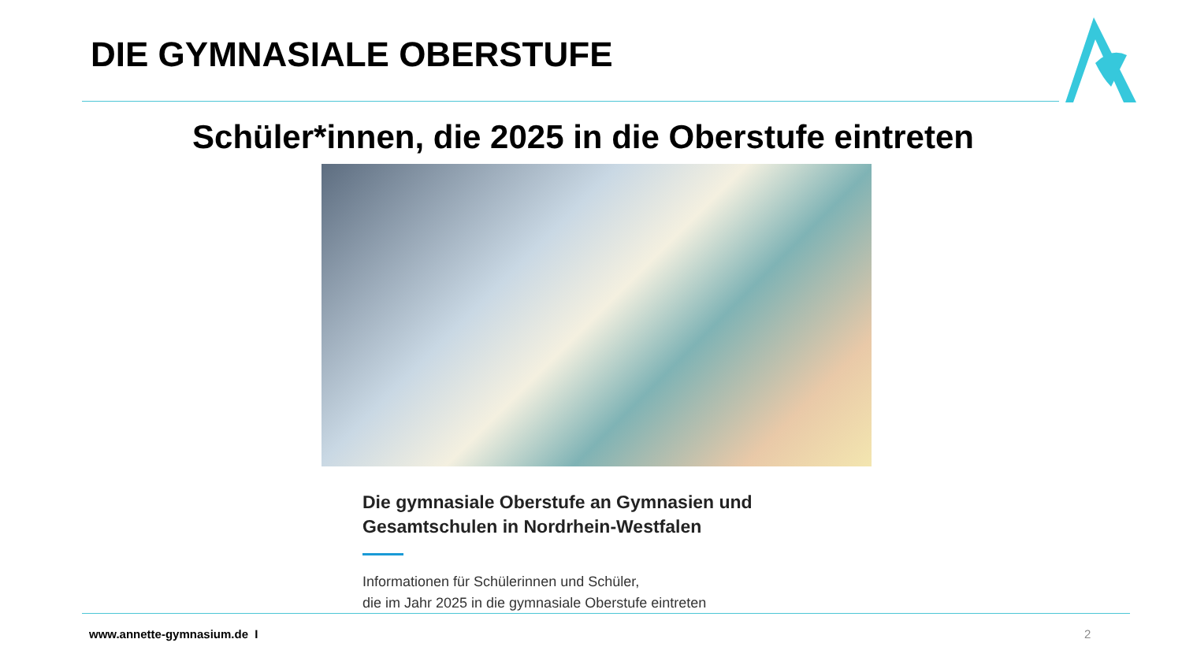DIE GYMNASIALE OBERSTUFE
Schüler*innen, die 2025 in die Oberstufe eintreten
Die gymnasiale Oberstufe an Gymnasien und Gesamtschulen in Nordrhein-Westfalen
Informationen für Schülerinnen und Schüler,
die im Jahr 2025 in die gymnasiale Oberstufe eintreten
www.annette-gymnasium.de I 2